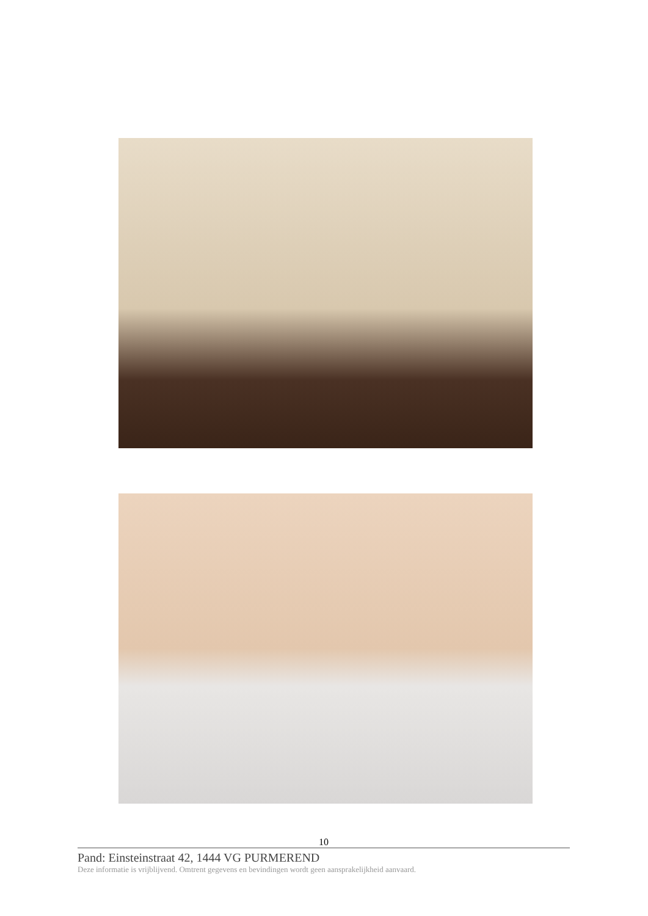10
Pand: Einsteinstraat 42, 1444 VG PURMEREND
Deze informatie is vrijblijvend. Omtrent gegevens en bevindingen wordt geen aansprakelijkheid aanvaard.